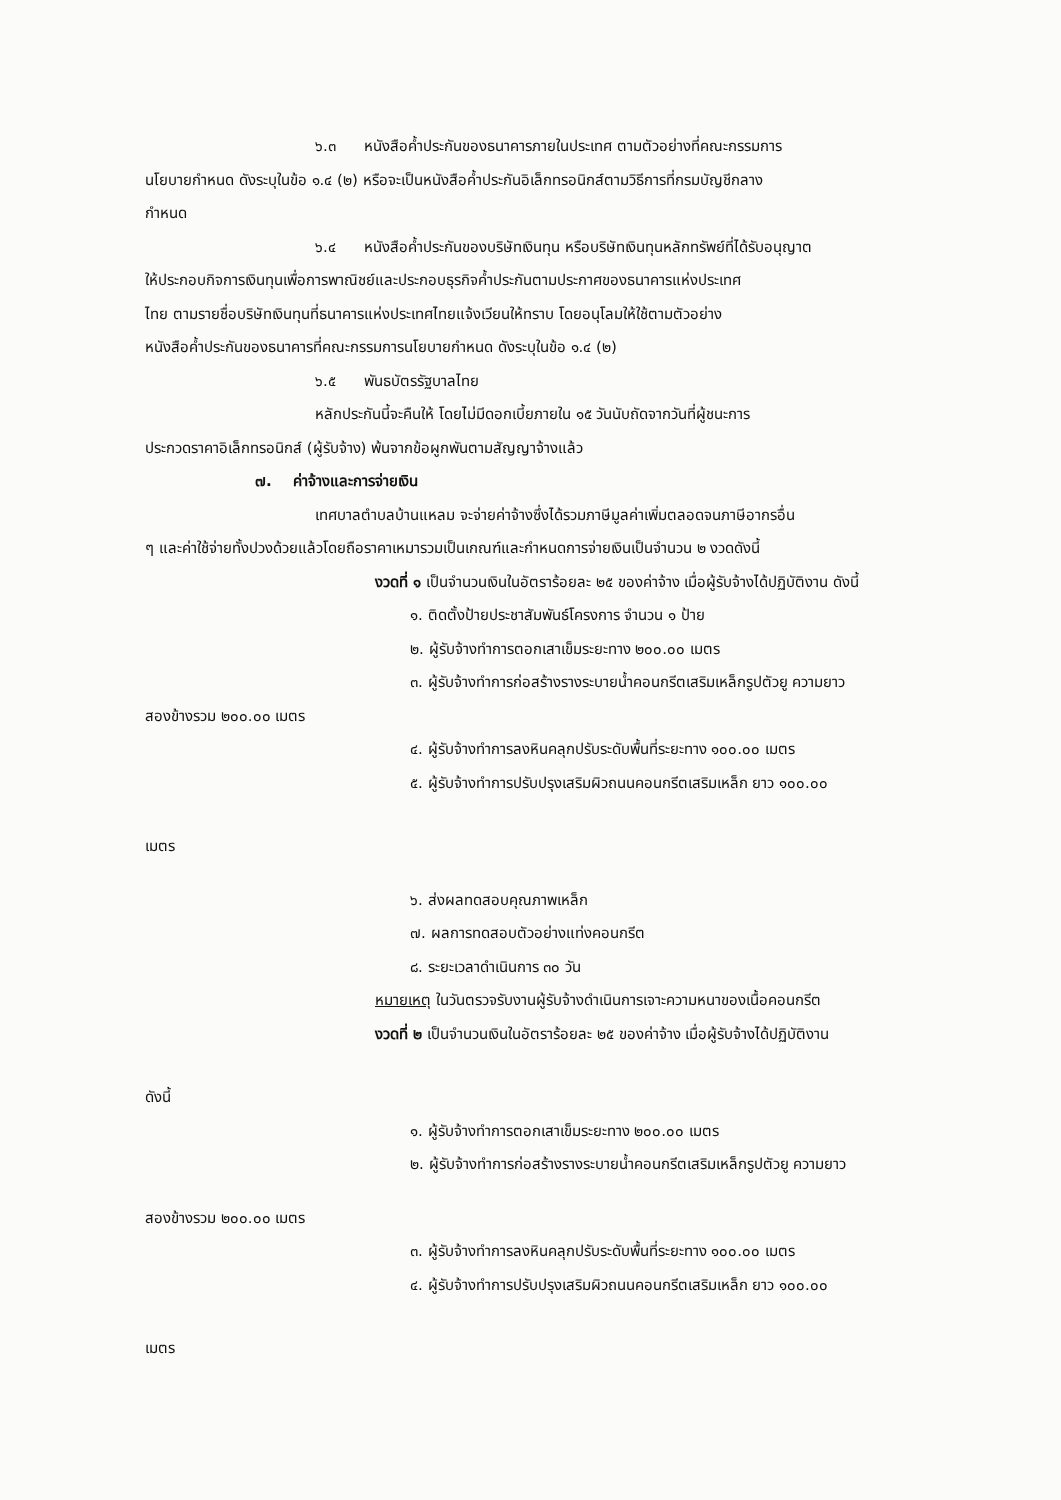๖.๓ หนังสือค้ำประกันของธนาคารภายในประเทศ ตามตัวอย่างที่คณะกรรมการ
นโยบายกำหนด ดังระบุในข้อ ๑.๔ (๒) หรือจะเป็นหนังสือค้ำประกันอิเล็กทรอนิกส์ตามวิธีการที่กรมบัญชีกลาง
กำหนด
๖.๔ หนังสือค้ำประกันของบริษัทเงินทุน หรือบริษัทเงินทุนหลักทรัพย์ที่ได้รับอนุญาต
ให้ประกอบกิจการเงินทุนเพื่อการพาณิชย์และประกอบธุรกิจค้ำประกันตามประกาศของธนาคารแห่งประเทศ
ไทย ตามรายชื่อบริษัทเงินทุนที่ธนาคารแห่งประเทศไทยแจ้งเวียนให้ทราบ โดยอนุโลมให้ใช้ตามตัวอย่าง
หนังสือค้ำประกันของธนาคารที่คณะกรรมการนโยบายกำหนด ดังระบุในข้อ ๑.๔ (๒)
๖.๕ พันธบัตรรัฐบาลไทย
หลักประกันนี้จะคืนให้ โดยไม่มีดอกเบี้ยภายใน ๑๕ วันนับถัดจากวันที่ผู้ชนะการ
ประกวดราคาอิเล็กทรอนิกส์ (ผู้รับจ้าง) พ้นจากข้อผูกพันตามสัญญาจ้างแล้ว
๗. ค่าจ้างและการจ่ายเงิน
เทศบาลตำบลบ้านแหลม จะจ่ายค่าจ้างซึ่งได้รวมภาษีมูลค่าเพิ่มตลอดจนภาษีอากรอื่น
ๆ และค่าใช้จ่ายทั้งปวงด้วยแล้วโดยถือราคาเหมารวมเป็นเกณฑ์และกำหนดการจ่ายเงินเป็นจำนวน ๒ งวดดังนี้
งวดที่ ๑ เป็นจำนวนเงินในอัตราร้อยละ ๒๕ ของค่าจ้าง เมื่อผู้รับจ้างได้ปฏิบัติงาน ดังนี้
๑. ติดตั้งป้ายประชาสัมพันธ์โครงการ จำนวน ๑ ป้าย
๒. ผู้รับจ้างทำการตอกเสาเข็มระยะทาง ๒๐๐.๐๐ เมตร
๓. ผู้รับจ้างทำการก่อสร้างรางระบายน้ำคอนกรีตเสริมเหล็กรูปตัวยู ความยาว
สองข้างรวม ๒๐๐.๐๐ เมตร
๔. ผู้รับจ้างทำการลงหินคลุกปรับระดับพื้นที่ระยะทาง ๑๐๐.๐๐ เมตร
๕. ผู้รับจ้างทำการปรับปรุงเสริมผิวถนนคอนกรีตเสริมเหล็ก ยาว ๑๐๐.๐๐
เมตร
๖. ส่งผลทดสอบคุณภาพเหล็ก
๗. ผลการทดสอบตัวอย่างแท่งคอนกรีต
๘. ระยะเวลาดำเนินการ ๓๐ วัน
หมายเหตุ ในวันตรวจรับงานผู้รับจ้างดำเนินการเจาะความหนาของเนื้อคอนกรีต
งวดที่ ๒ เป็นจำนวนเงินในอัตราร้อยละ ๒๕ ของค่าจ้าง เมื่อผู้รับจ้างได้ปฏิบัติงาน
ดังนี้
๑. ผู้รับจ้างทำการตอกเสาเข็มระยะทาง ๒๐๐.๐๐ เมตร
๒. ผู้รับจ้างทำการก่อสร้างรางระบายน้ำคอนกรีตเสริมเหล็กรูปตัวยู ความยาว
สองข้างรวม ๒๐๐.๐๐ เมตร
๓. ผู้รับจ้างทำการลงหินคลุกปรับระดับพื้นที่ระยะทาง ๑๐๐.๐๐ เมตร
๔. ผู้รับจ้างทำการปรับปรุงเสริมผิวถนนคอนกรีตเสริมเหล็ก ยาว ๑๐๐.๐๐
เมตร